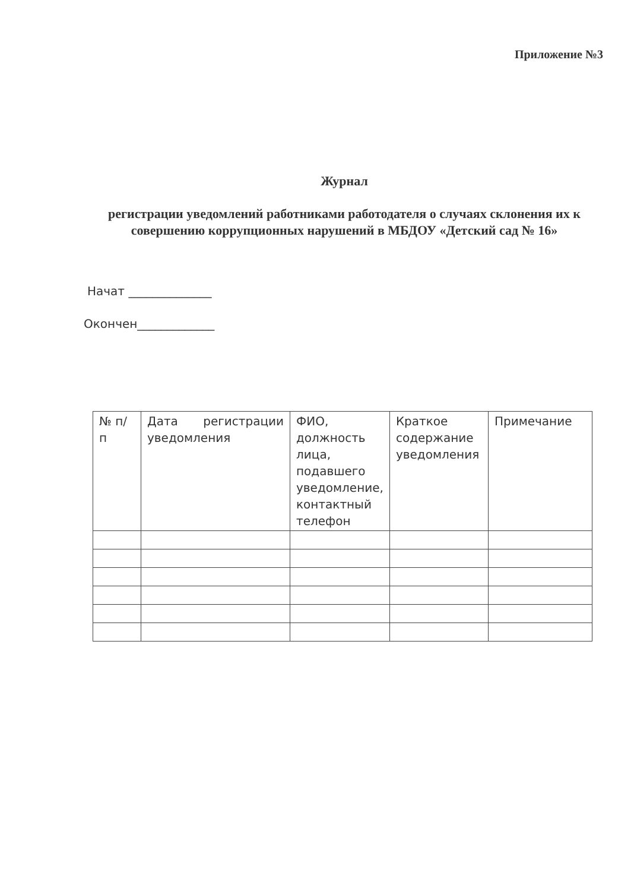Приложение №3
Журнал
регистрации уведомлений работниками работодателя о случаях склонения их к совершению коррупционных нарушений в МБДОУ «Детский сад № 16»
Начат ______________
Окончен_____________
| № п/п | Дата регистрации уведомления | ФИО, должность лица, подавшего уведомление, контактный телефон | Краткое содержание уведомления | Примечание |
| --- | --- | --- | --- | --- |